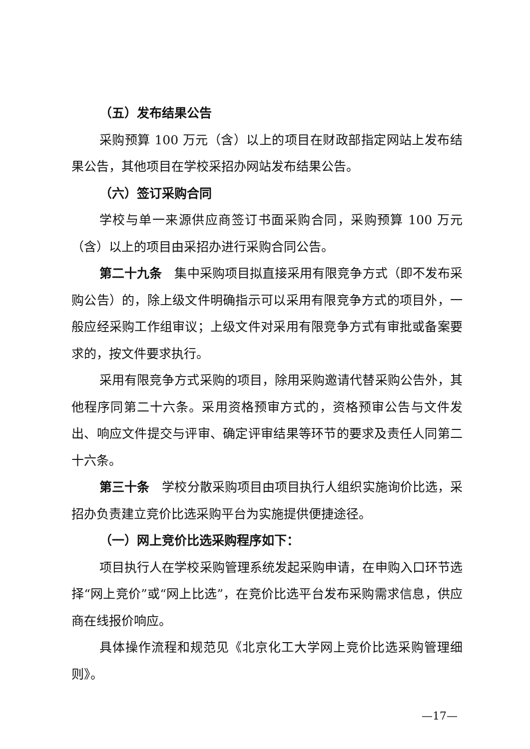（五）发布结果公告
采购预算 100 万元（含）以上的项目在财政部指定网站上发布结果公告，其他项目在学校采招办网站发布结果公告。
（六）签订采购合同
学校与单一来源供应商签订书面采购合同，采购预算 100 万元（含）以上的项目由采招办进行采购合同公告。
第二十九条　集中采购项目拟直接采用有限竞争方式（即不发布采购公告）的，除上级文件明确指示可以采用有限竞争方式的项目外，一般应经采购工作组审议；上级文件对采用有限竞争方式有审批或备案要求的，按文件要求执行。
采用有限竞争方式采购的项目，除用采购邀请代替采购公告外，其他程序同第二十六条。采用资格预审方式的，资格预审公告与文件发出、响应文件提交与评审、确定评审结果等环节的要求及责任人同第二十六条。
第三十条　学校分散采购项目由项目执行人组织实施询价比选，采招办负责建立竞价比选采购平台为实施提供便捷途径。
（一）网上竞价比选采购程序如下：
项目执行人在学校采购管理系统发起采购申请，在申购入口环节选择“网上竞价”或“网上比选”，在竞价比选平台发布采购需求信息，供应商在线报价响应。
具体操作流程和规范见《北京化工大学网上竞价比选采购管理细则》。
—17—